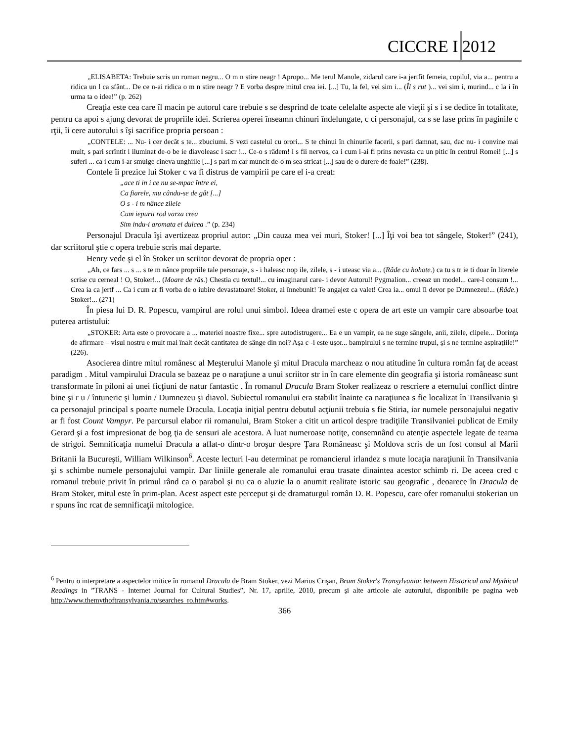CICCRE I 2012
„ELISABETA: Trebuie scris un roman negru... O m n stire neagr ! Apropo... Me terul Manole, zidarul care i-a jertfit femeia, copilul, via a... pentru a ridica un l ca sfânt... De ce n-ai ridica o m n stire neagr ? E vorba despre mitul crea iei. [...] Tu, la fel, vei sim i... (Îl s rut )... vei sim i, murind... c la i în urma ta o idee!” (p. 262)
Creaţia este cea care îl macin pe autorul care trebuie s se desprind de toate celelalte aspecte ale vieţii şi s i se dedice în totalitate, pentru ca apoi s ajung devorat de propriile idei. Scrierea operei înseamn chinuri îndelungate, c ci personajul, ca s se lase prins în paginile c rţii, îi cere autorului s îşi sacrifice propria persoan :
„CONTELE: ... Nu- i cer decât s te... zbuciumi. S vezi castelul cu orori... S te chinui în chinurile facerii, s pari damnat, sau, dac nu- i convine mai mult, s pari scrîntit i iluminat de-o be ie diavoleasc i sacr !... Ce-o s râdem! i s fii nervos, ca i cum i-ai fi prins nevasta cu un pitic în centrul Romei! [...] s suferi ... ca i cum i-ar smulge cineva unghiile [...] s pari m car muncit de-o m sea stricat [...] sau de o durere de foale!” (238).
Contele îi prezice lui Stoker c va fi distrus de vampirii pe care el i-a creat:
„ace ti in i ce nu se-mpac între ei,
Ca fiarele, mu cându-se de gât [...]
O s - i m nânce zilele
Cum iepurii rod varza crea
Sim indu-i aromata ei dulcea .” (p. 234)
Personajul Dracula îşi avertizeaz propriul autor: „Din cauza mea vei muri, Stoker! [...] Îţi voi bea tot sângele, Stoker!” (241), dar scriitorul ştie c opera trebuie scris mai departe.
Henry vede şi el în Stoker un scriitor devorat de propria oper :
„Ah, ce fars ... s ... s te m nânce propriile tale personaje, s - i haleasc nop ile, zilele, s - i uteasc via a... (Râde cu hohote.) ca tu s tr ie ti doar în literele scrise cu cerneal ! O, Stoker!... (Moare de râs.) Chestia cu textul!... cu imaginarul care- i devor Autorul! Pygmalion... creeaz un model... care-l consum !... Crea ia ca jertf ... Ca i cum ar fi vorba de o iubire devastatoare! Stoker, ai înnebunit! Te angajez ca valet! Crea ia... omul îl devor pe Dumnezeu!... (Râde.) Stoker!... (271)
În piesa lui D. R. Popescu, vampirul are rolul unui simbol. Ideea dramei este c opera de art este un vampir care absoarbe toat puterea artistului:
„STOKER: Arta este o provocare a ... materiei noastre fixe... spre autodistrugere... Ea e un vampir, ea ne suge sângele, anii, zilele, clipele... Dorinţa de afirmare – visul nostru e mult mai înalt decât cantitatea de sânge din noi? Aşa c -i este uşor... bampirului s ne termine trupul, şi s ne termine aspiraţiile!” (226).
Asocierea dintre mitul românesc al Meşterului Manole şi mitul Dracula marcheaz o nou atitudine în cultura român faţ de aceast paradigm . Mitul vampirului Dracula se bazeaz pe o naraţiune a unui scriitor str in în care elemente din geografia şi istoria româneasc sunt transformate în piloni ai unei ficţiuni de natur fantastic . În romanul Dracula Bram Stoker realizeaz o rescriere a eternului conflict dintre bine şi r u / întuneric şi lumin / Dumnezeu şi diavol. Subiectul romanului era stabilit înainte ca naraţiunea s fie localizat în Transilvania şi ca personajul principal s poarte numele Dracula. Locaţia iniţial pentru debutul acţiunii trebuia s fie Stiria, iar numele personajului negativ ar fi fost Count Vampyr. Pe parcursul elabor rii romanului, Bram Stoker a citit un articol despre tradiţiile Transilvaniei publicat de Emily Gerard şi a fost impresionat de bog ţia de sensuri ale acestora. A luat numeroase notiţe, consemnând cu atenţie aspectele legate de teama de strigoi. Semnificaţia numelui Dracula a aflat-o dintr-o broşur despre Ţara Româneasc şi Moldova scris de un fost consul al Marii Britanii la Bucureşti, William Wilkinson<sup>6</sup>. Aceste lecturi l-au determinat pe romancierul irlandez s mute locaţia naraţiunii în Transilvania şi s schimbe numele personajului vampir. Dar liniile generale ale romanului erau trasate dinaintea acestor schimb ri. De aceea cred c romanul trebuie privit în primul rând ca o parabol şi nu ca o aluzie la o anumit realitate istoric sau geografic , deoarece în Dracula de Bram Stoker, mitul este în prim-plan. Acest aspect este perceput şi de dramaturgul român D. R. Popescu, care ofer romanului stokerian un r spuns înc rcat de semnificaţii mitologice.
<sup>6</sup> Pentru o interpretare a aspectelor mitice în romanul Dracula de Bram Stoker, vezi Marius Crişan, Bram Stoker's Transylvania: between Historical and Mythical Readings in ”TRANS - Internet Journal for Cultural Studies”, Nr. 17, aprilie, 2010, precum şi alte articole ale autorului, disponibile pe pagina web http://www.themythoftransylvania.ro/searches_ro.htm#works.
366